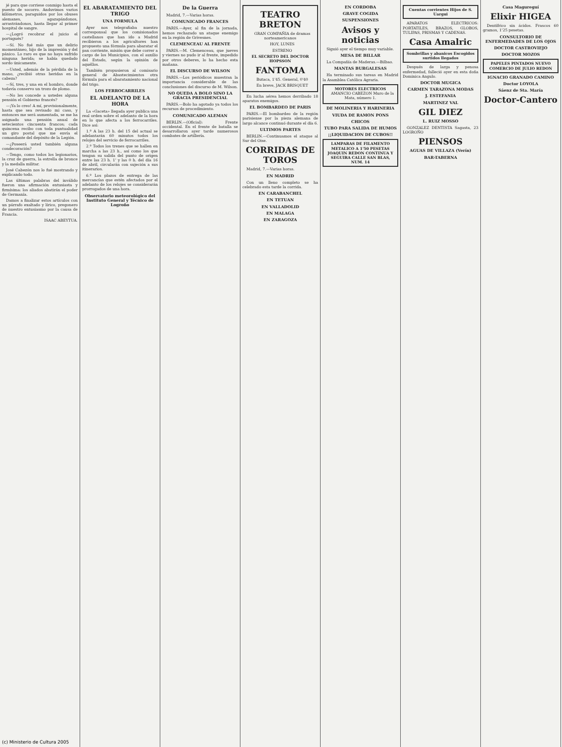jé para que corriese conmigo hasta el puesto de socorro. Anduvimos varios kilómetros, paraguidos por los obuses alemanes, agazapándonos, arrastrándonos, hasta llegar al primer hospital de sangre.
—¿Logró recobrar el juicio el portugués?
—Sí. No fué más que un delirio momentáneo, hijo de la impresión y del pánico. Lo raro es que no haya sufrido ninguna herida; se había quedado sordo únicamente.
—Usted, además de la pérdida de la mano, ¿recibió otras heridas en la cabeza?
—Sí, tres, y una en el hombro, donde todavía conservo un trozo de plomo.
—No les concede a ustedes alguna pensión el Gobierno francés?
—¡Ya lo creo! A mí, provisionalmente, hasta que sea revisado mi caso, y entonces me será aumentada, se me ha asignado una pensión anual de setecientos cincuenta francos; cada quincena recibo con toda puntualidad un giro postal que me envía el comandante del depósito de la Legión.
—¿Poseerá usted también alguna condecoración?
—Tengo, como todos los legionarios, la cruz de guerra, la estrella de bronce y la medalla militar.
José Cabezón nos lo fué mostrando y explicando todo.
Las últimas palabras del inválido fueron una afirmación entusiasta y firmísima: los aliados abatirán el poder de Germanía.
Damos a finalizar estos artículos con un párrafo exaltado y lírico, pregonero de nuestro entusiasmo por la causa de Francia.
ISAAC ABEYTUA.
EL ABARATAMIENTO DEL TRIGO
UNA FORMULA
Ayer nos telegrafiaba nuestro corresponsal que los comisionados castellanos que han ido a Madrid recibieron a los agricultores han propuesto una fórmula para abaratar el pan corriente, misión que debe correr a cargo de los Municipios, con el auxilio del Estado, según la opinión de aquéllos.
También propusieron al comisario general de Abastecimientos otra fórmula para el abaratamiento nacional del trigo.
LOS FERROCARRILES
EL ADELANTO DE LA HORA
La «Gaceta» llegada ayer publica una real orden sobre el adelanto de la hora en lo que afecta a los ferrocarriles. Dice así:
1.º A las 23 h. del 15 del actual se adelantarán 60 minutos todos los relojes del servicio de ferrocarriles.
2.º Todos los trenes que se hallen en marcha a las 23 h., así como los que tengan su salida del punto de origen entre las 23 h. 1' y las 0 h. del día 16 de abril, circularán con sujeción a sus itinerarios.
6.º Los plazos de entrega de las mercancías que estén afectados por el adelanto de los relojes se considerarán prorrogados de una hora.
Observatorio meteorológico del Instituto General y Técnico de Logroño
De la Guerra
Madrid, 7.—Varias horas.
COMUNICADO FRANCES
PARIS.—Ayer, al fin de la jornada, hemos rechazado un ataque enemigo en la región de Grivesnes.
CLEMENCEAU AL FRENTE
PARIS.—M. Clemenceau, que jueves y viernes no pudo ir al frente, impedido por otros deberes, lo ha hecho esta mañana.
EL DISCURSO DE WILSON
PARIS.—Los periódicos muestran la importancia considerable de las conclusiones del discurso de M. Wilson.
NO QUEDA A BOLO SINO LA GRACIA PRESIDENCIAL
PARIS.—Bolo ha agotado ya todos los recursos de procedimiento.
COMUNICADO ALEMAN
BERLIN.—(Oficial): Frente occidental. En el frente de batalla se desarrollaron ayer tarde numerosos combates de artillería.
TEATRO BRETON
GRAN COMPAÑIA de dramas norteamericanos
HOY, LUNES
ESTRENO
EL SECRETO DEL DOCTOR HOPSSON
FANTOMA
Butaca, 1'45. General, 0'40
En breve, JACK BRISQUET
En lucha aérea hemos derribado 18 aparatos enemigos.
EL BOMBARDEO DE PARIS
PARIS.—El bombardeo de la región parisiense por la pieza alemana de largo alcance continuó durante el día 6.
ULTIMOS PARTES
BERLIN.—Continuamos el ataque al Sur del Oise.
CORRIDAS DE TOROS
Madrid, 7.—Varias horas.
EN MADRID
Con un lleno completo se ha celebrado esta tarde la corrida.
EN CARABANCHEL
EN TETUAN
EN VALLADOLID
EN MALAGA
EN ZARAGOZA
EN CORDOBA
GRAVE COGIDA
SUSPENSIONES
Avisos y noticias
Siguió ayer el tiempo muy variable.
MESA DE BILLAR
La Compañía de Maderas.—Bilbao.
MANTAS BURGALESAS
Ha terminado sus tareas en Madrid la Asamblea Católica Agraria.
MOTORES ELECTRICOS
AMANCIO CABEZON Muro de la Mata, número 1.
DE MOLINERIA Y HARINERIA
VIUDA DE RAMON PONS
CHICOS
TUBO PARA SALIDA DE HUMOS
¡¡LIQUIDACION DE CUBOS!!
LAMPARAS DE FILAMENTO METALICO A 1'50 PESETAS JOAQUIN REDON CONTINUA Y SEGUIRA CALLE SAN BLAS, NUM. 14
Cuentas corrientes Hijos de S. Uargui
APARATOS ELECTRICOS: PORTATILES, BRAZOS, GLOBOS, TULIPAS, PRISMAS Y CADENAS.
Casa Amalric
Sombrillas y abanicos Escogidos surtidos llegados
Después de larga y penosa enfermedad, falleció ayer en esta doña Dominica Angulo.
DOCTOR MUGICA
CARMEN TARAZONA MODAS
J. ESTEFANIA
MARTINEZ VAL
GIL DIEZ
L. RUIZ MOSSO
GONZALEZ DENTISTA Sagasta, 23 LOGROÑO
PIENSOS
AGUAS DE VILLAZA (Verín)
BAR-TABERNA
Casa Magureguí
Elixir HIGEA
Dentífrico sin ácidos. Frascos 60 gramos, 1'25 pesetas.
CONSULTORIO DE ENFERMEDADES DE LOS OJOS
DOCTOR CASTROVIEJO
DOCTOR MOZOS
PAPELES PINTADOS NUEVO COMERCIO DE JULIO REDON
IGNACIO GRANADO CAMINO
Doctor LOYOLA
Sáenz de Sta. María
Doctor-Cantero
(c) Ministerio de Cultura 2005